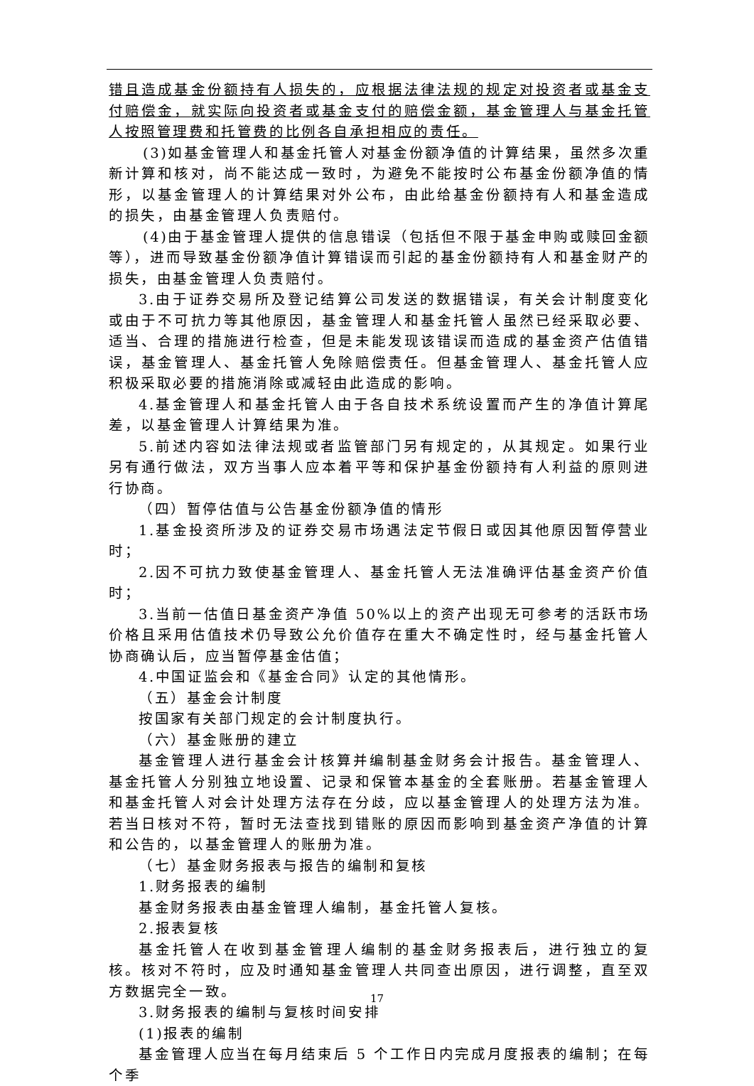错且造成基金份额持有人损失的，应根据法律法规的规定对投资者或基金支付赔偿金，就实际向投资者或基金支付的赔偿金额，基金管理人与基金托管人按照管理费和托管费的比例各自承担相应的责任。
(3)如基金管理人和基金托管人对基金份额净值的计算结果，虽然多次重新计算和核对，尚不能达成一致时，为避免不能按时公布基金份额净值的情形，以基金管理人的计算结果对外公布，由此给基金份额持有人和基金造成的损失，由基金管理人负责赔付。
(4)由于基金管理人提供的信息错误（包括但不限于基金申购或赎回金额等），进而导致基金份额净值计算错误而引起的基金份额持有人和基金财产的损失，由基金管理人负责赔付。
3.由于证券交易所及登记结算公司发送的数据错误，有关会计制度变化或由于不可抗力等其他原因，基金管理人和基金托管人虽然已经采取必要、适当、合理的措施进行检查，但是未能发现该错误而造成的基金资产估值错误，基金管理人、基金托管人免除赔偿责任。但基金管理人、基金托管人应积极采取必要的措施消除或减轻由此造成的影响。
4.基金管理人和基金托管人由于各自技术系统设置而产生的净值计算尾差，以基金管理人计算结果为准。
5.前述内容如法律法规或者监管部门另有规定的，从其规定。如果行业另有通行做法，双方当事人应本着平等和保护基金份额持有人利益的原则进行协商。
（四）暂停估值与公告基金份额净值的情形
1.基金投资所涉及的证券交易市场遇法定节假日或因其他原因暂停营业时；
2.因不可抗力致使基金管理人、基金托管人无法准确评估基金资产价值时；
3.当前一估值日基金资产净值 50%以上的资产出现无可参考的活跃市场价格且采用估值技术仍导致公允价值存在重大不确定性时，经与基金托管人协商确认后，应当暂停基金估值；
4.中国证监会和《基金合同》认定的其他情形。
（五）基金会计制度
按国家有关部门规定的会计制度执行。
（六）基金账册的建立
基金管理人进行基金会计核算并编制基金财务会计报告。基金管理人、基金托管人分别独立地设置、记录和保管本基金的全套账册。若基金管理人和基金托管人对会计处理方法存在分歧，应以基金管理人的处理方法为准。若当日核对不符，暂时无法查找到错账的原因而影响到基金资产净值的计算和公告的，以基金管理人的账册为准。
（七）基金财务报表与报告的编制和复核
1.财务报表的编制
基金财务报表由基金管理人编制，基金托管人复核。
2.报表复核
基金托管人在收到基金管理人编制的基金财务报表后，进行独立的复核。核对不符时，应及时通知基金管理人共同查出原因，进行调整，直至双方数据完全一致。
3.财务报表的编制与复核时间安排
(1)报表的编制
基金管理人应当在每月结束后 5 个工作日内完成月度报表的编制；在每个季
17